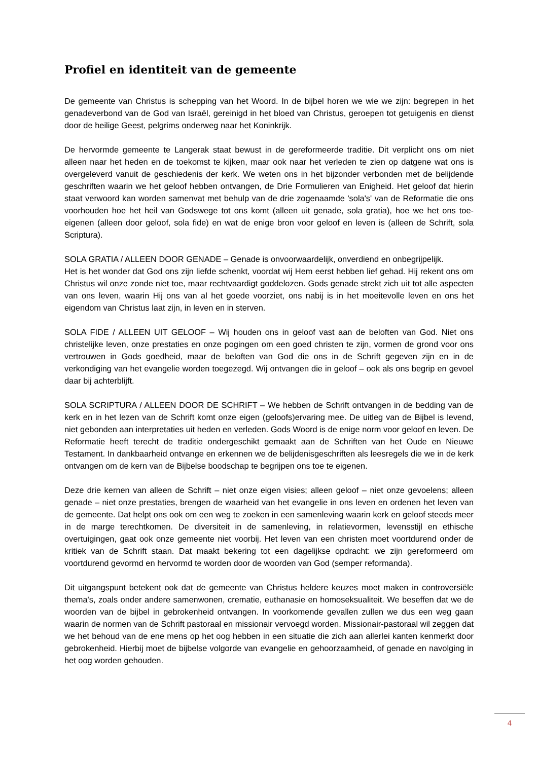Profiel en identiteit van de gemeente
De gemeente van Christus is schepping van het Woord. In de bijbel horen we wie we zijn: begrepen in het genadeverbond van de God van Israël, gereinigd in het bloed van Christus, geroepen tot getuigenis en dienst door de heilige Geest, pelgrims onderweg naar het Koninkrijk.
De hervormde gemeente te Langerak staat bewust in de gereformeerde traditie. Dit verplicht ons om niet alleen naar het heden en de toekomst te kijken, maar ook naar het verleden te zien op datgene wat ons is overgeleverd vanuit de geschiedenis der kerk. We weten ons in het bijzonder verbonden met de belijdende geschriften waarin we het geloof hebben ontvangen, de Drie Formulieren van Enigheid. Het geloof dat hierin staat verwoord kan worden samenvat met behulp van de drie zogenaamde 'sola's' van de Reformatie die ons voorhouden hoe het heil van Godswege tot ons komt (alleen uit genade, sola gratia), hoe we het ons toe-eigenen (alleen door geloof, sola fide) en wat de enige bron voor geloof en leven is (alleen de Schrift, sola Scriptura).
SOLA GRATIA / ALLEEN DOOR GENADE – Genade is onvoorwaardelijk, onverdiend en onbegrijpelijk.
Het is het wonder dat God ons zijn liefde schenkt, voordat wij Hem eerst hebben lief gehad. Hij rekent ons om Christus wil onze zonde niet toe, maar rechtvaardigt goddelozen. Gods genade strekt zich uit tot alle aspecten van ons leven, waarin Hij ons van al het goede voorziet, ons nabij is in het moeitevolle leven en ons het eigendom van Christus laat zijn, in leven en in sterven.
SOLA FIDE / ALLEEN UIT GELOOF – Wij houden ons in geloof vast aan de beloften van God. Niet ons christelijke leven, onze prestaties en onze pogingen om een goed christen te zijn, vormen de grond voor ons vertrouwen in Gods goedheid, maar de beloften van God die ons in de Schrift gegeven zijn en in de verkondiging van het evangelie worden toegezegd. Wij ontvangen die in geloof – ook als ons begrip en gevoel daar bij achterblijft.
SOLA SCRIPTURA / ALLEEN DOOR DE SCHRIFT – We hebben de Schrift ontvangen in de bedding van de kerk en in het lezen van de Schrift komt onze eigen (geloofs)ervaring mee. De uitleg van de Bijbel is levend, niet gebonden aan interpretaties uit heden en verleden. Gods Woord is de enige norm voor geloof en leven. De Reformatie heeft terecht de traditie ondergeschikt gemaakt aan de Schriften van het Oude en Nieuwe Testament. In dankbaarheid ontvange en erkennen we de belijdenisgeschriften als leesregels die we in de kerk ontvangen om de kern van de Bijbelse boodschap te begrijpen ons toe te eigenen.
Deze drie kernen van alleen de Schrift – niet onze eigen visies; alleen geloof – niet onze gevoelens; alleen genade – niet onze prestaties, brengen de waarheid van het evangelie in ons leven en ordenen het leven van de gemeente. Dat helpt ons ook om een weg te zoeken in een samenleving waarin kerk en geloof steeds meer in de marge terechtkomen. De diversiteit in de samenleving, in relatievormen, levensstijl en ethische overtuigingen, gaat ook onze gemeente niet voorbij. Het leven van een christen moet voortdurend onder de kritiek van de Schrift staan. Dat maakt bekering tot een dagelijkse opdracht: we zijn gereformeerd om voortdurend gevormd en hervormd te worden door de woorden van God (semper reformanda).
Dit uitgangspunt betekent ook dat de gemeente van Christus heldere keuzes moet maken in controversiële thema's, zoals onder andere samenwonen, crematie, euthanasie en homoseksualiteit. We beseffen dat we de woorden van de bijbel in gebrokenheid ontvangen. In voorkomende gevallen zullen we dus een weg gaan waarin de normen van de Schrift pastoraal en missionair vervoegd worden. Missionair-pastoraal wil zeggen dat we het behoud van de ene mens op het oog hebben in een situatie die zich aan allerlei kanten kenmerkt door gebrokenheid. Hierbij moet de bijbelse volgorde van evangelie en gehoorzaamheid, of genade en navolging in het oog worden gehouden.
4